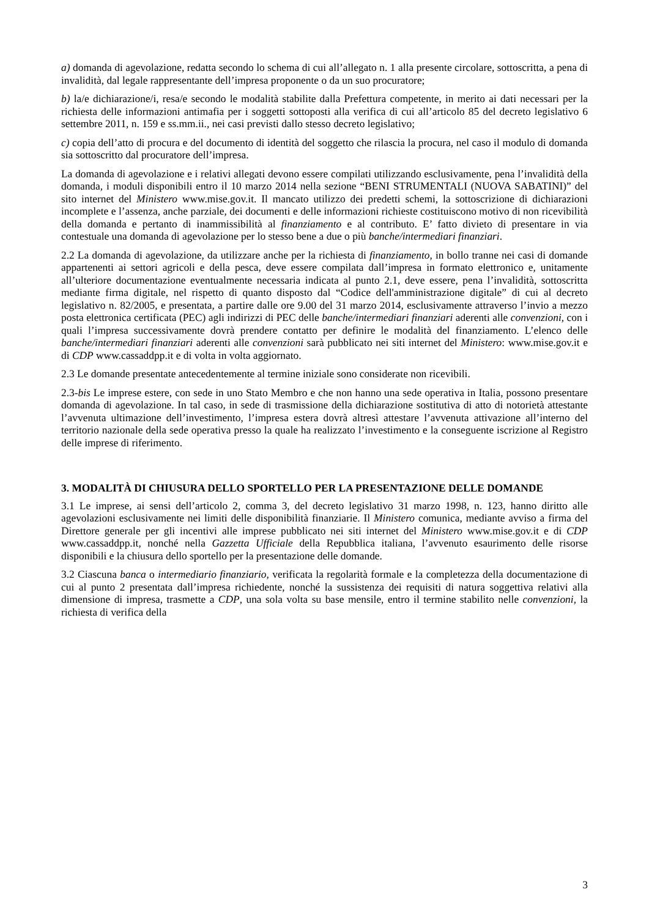a) domanda di agevolazione, redatta secondo lo schema di cui all’allegato n. 1 alla presente circolare, sottoscritta, a pena di invalidità, dal legale rappresentante dell’impresa proponente o da un suo procuratore;
b) la/e dichiarazione/i, resa/e secondo le modalità stabilite dalla Prefettura competente, in merito ai dati necessari per la richiesta delle informazioni antimafia per i soggetti sottoposti alla verifica di cui all’articolo 85 del decreto legislativo 6 settembre 2011, n. 159 e ss.mm.ii., nei casi previsti dallo stesso decreto legislativo;
c) copia dell’atto di procura e del documento di identità del soggetto che rilascia la procura, nel caso il modulo di domanda sia sottoscritto dal procuratore dell’impresa.
La domanda di agevolazione e i relativi allegati devono essere compilati utilizzando esclusivamente, pena l’invalidità della domanda, i moduli disponibili entro il 10 marzo 2014 nella sezione “BENI STRUMENTALI (NUOVA SABATINI)” del sito internet del Ministero www.mise.gov.it. Il mancato utilizzo dei predetti schemi, la sottoscrizione di dichiarazioni incomplete e l’assenza, anche parziale, dei documenti e delle informazioni richieste costituiscono motivo di non ricevibilità della domanda e pertanto di inammissibilità al finanziamento e al contributo. E’ fatto divieto di presentare in via contestuale una domanda di agevolazione per lo stesso bene a due o più banche/intermediari finanziari.
2.2 La domanda di agevolazione, da utilizzare anche per la richiesta di finanziamento, in bollo tranne nei casi di domande appartenenti ai settori agricoli e della pesca, deve essere compilata dall’impresa in formato elettronico e, unitamente all’ulteriore documentazione eventualmente necessaria indicata al punto 2.1, deve essere, pena l’invalidità, sottoscritta mediante firma digitale, nel rispetto di quanto disposto dal “Codice dell'amministrazione digitale” di cui al decreto legislativo n. 82/2005, e presentata, a partire dalle ore 9.00 del 31 marzo 2014, esclusivamente attraverso l’invio a mezzo posta elettronica certificata (PEC) agli indirizzi di PEC delle banche/intermediari finanziari aderenti alle convenzioni, con i quali l’impresa successivamente dovrà prendere contatto per definire le modalità del finanziamento. L’elenco delle banche/intermediari finanziari aderenti alle convenzioni sarà pubblicato nei siti internet del Ministero: www.mise.gov.it e di CDP www.cassaddpp.it e di volta in volta aggiornato.
2.3 Le domande presentate antecedentemente al termine iniziale sono considerate non ricevibili.
2.3-bis Le imprese estere, con sede in uno Stato Membro e che non hanno una sede operativa in Italia, possono presentare domanda di agevolazione. In tal caso, in sede di trasmissione della dichiarazione sostitutiva di atto di notorietà attestante l’avvenuta ultimazione dell’investimento, l’impresa estera dovrà altresì attestare l’avvenuta attivazione all’interno del territorio nazionale della sede operativa presso la quale ha realizzato l’investimento e la conseguente iscrizione al Registro delle imprese di riferimento.
3. MODALITÀ DI CHIUSURA DELLO SPORTELLO PER LA PRESENTAZIONE DELLE DOMANDE
3.1 Le imprese, ai sensi dell’articolo 2, comma 3, del decreto legislativo 31 marzo 1998, n. 123, hanno diritto alle agevolazioni esclusivamente nei limiti delle disponibilità finanziarie. Il Ministero comunica, mediante avviso a firma del Direttore generale per gli incentivi alle imprese pubblicato nei siti internet del Ministero www.mise.gov.it e di CDP www.cassaddpp.it, nonché nella Gazzetta Ufficiale della Repubblica italiana, l’avvenuto esaurimento delle risorse disponibili e la chiusura dello sportello per la presentazione delle domande.
3.2 Ciascuna banca o intermediario finanziario, verificata la regolarità formale e la completezza della documentazione di cui al punto 2 presentata dall’impresa richiedente, nonché la sussistenza dei requisiti di natura soggettiva relativi alla dimensione di impresa, trasmette a CDP, una sola volta su base mensile, entro il termine stabilito nelle convenzioni, la richiesta di verifica della
3